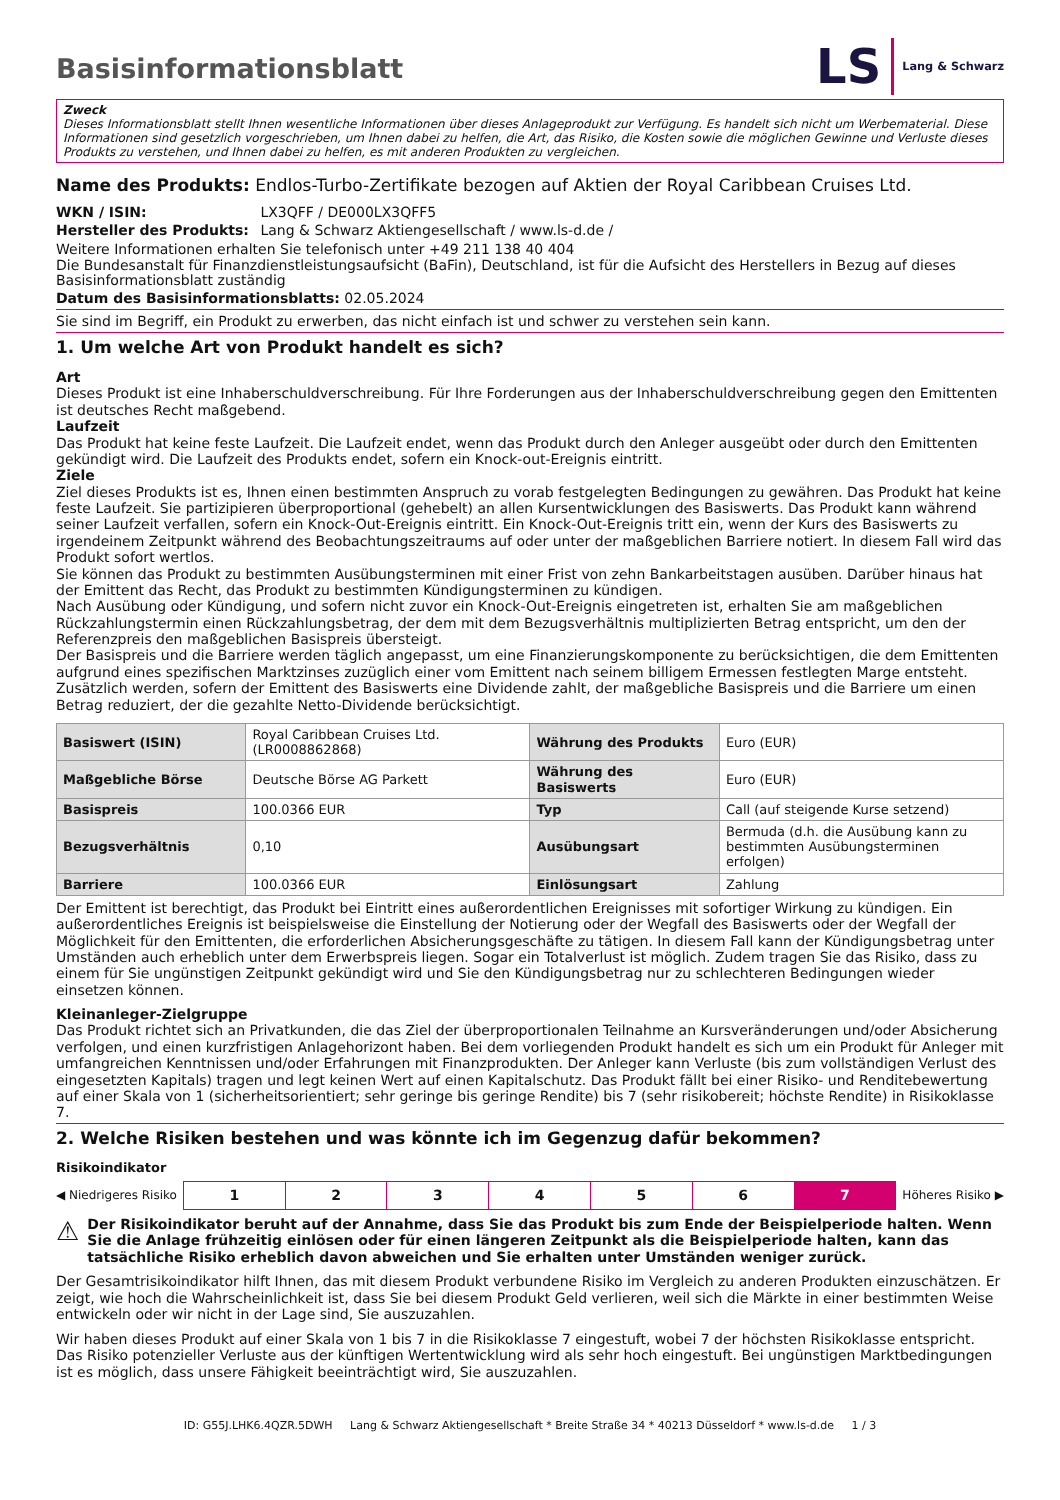Basisinformationsblatt
LS Lang & Schwarz
Zweck
Dieses Informationsblatt stellt Ihnen wesentliche Informationen über dieses Anlageprodukt zur Verfügung. Es handelt sich nicht um Werbematerial. Diese Informationen sind gesetzlich vorgeschrieben, um Ihnen dabei zu helfen, die Art, das Risiko, die Kosten sowie die möglichen Gewinne und Verluste dieses Produkts zu verstehen, und Ihnen dabei zu helfen, es mit anderen Produkten zu vergleichen.
Name des Produkts: Endlos-Turbo-Zertifikate bezogen auf Aktien der Royal Caribbean Cruises Ltd.
WKN / ISIN: LX3QFF / DE000LX3QFF5
Hersteller des Produkts: Lang & Schwarz Aktiengesellschaft / www.ls-d.de /
Weitere Informationen erhalten Sie telefonisch unter +49 211 138 40 404
Die Bundesanstalt für Finanzdienstleistungsaufsicht (BaFin), Deutschland, ist für die Aufsicht des Herstellers in Bezug auf dieses Basisinformationsblatt zuständig
Datum des Basisinformationsblatts: 02.05.2024
Sie sind im Begriff, ein Produkt zu erwerben, das nicht einfach ist und schwer zu verstehen sein kann.
1. Um welche Art von Produkt handelt es sich?
Art
Dieses Produkt ist eine Inhaberschuldverschreibung. Für Ihre Forderungen aus der Inhaberschuldverschreibung gegen den Emittenten ist deutsches Recht maßgebend.
Laufzeit
Das Produkt hat keine feste Laufzeit. Die Laufzeit endet, wenn das Produkt durch den Anleger ausgeübt oder durch den Emittenten gekündigt wird. Die Laufzeit des Produkts endet, sofern ein Knock-out-Ereignis eintritt.
Ziele
Ziel dieses Produkts ist es, Ihnen einen bestimmten Anspruch zu vorab festgelegten Bedingungen zu gewähren. Das Produkt hat keine feste Laufzeit. Sie partizipieren überproportional (gehebelt) an allen Kursentwicklungen des Basiswerts. Das Produkt kann während seiner Laufzeit verfallen, sofern ein Knock-Out-Ereignis eintritt. Ein Knock-Out-Ereignis tritt ein, wenn der Kurs des Basiswerts zu irgendeinem Zeitpunkt während des Beobachtungszeitraums auf oder unter der maßgeblichen Barriere notiert. In diesem Fall wird das Produkt sofort wertlos.
Sie können das Produkt zu bestimmten Ausübungsterminen mit einer Frist von zehn Bankarbeitstagen ausüben. Darüber hinaus hat der Emittent das Recht, das Produkt zu bestimmten Kündigungsterminen zu kündigen.
Nach Ausübung oder Kündigung, und sofern nicht zuvor ein Knock-Out-Ereignis eingetreten ist, erhalten Sie am maßgeblichen Rückzahlungstermin einen Rückzahlungsbetrag, der dem mit dem Bezugsverhältnis multiplizierten Betrag entspricht, um den der Referenzpreis den maßgeblichen Basispreis übersteigt.
Der Basispreis und die Barriere werden täglich angepasst, um eine Finanzierungskomponente zu berücksichtigen, die dem Emittenten aufgrund eines spezifischen Marktzinses zuzüglich einer vom Emittent nach seinem billigem Ermessen festlegten Marge entsteht. Zusätzlich werden, sofern der Emittent des Basiswerts eine Dividende zahlt, der maßgebliche Basispreis und die Barriere um einen Betrag reduziert, der die gezahlte Netto-Dividende berücksichtigt.
| Basiswert (ISIN) | Royal Caribbean Cruises Ltd. (LR0008862868) | Währung des Produkts | Euro (EUR) |
| Maßgebliche Börse | Deutsche Börse AG Parkett | Währung des Basiswerts | Euro (EUR) |
| Basispreis | 100.0366 EUR | Typ | Call (auf steigende Kurse setzend) |
| Bezugsverhältnis | 0,10 | Ausübungsart | Bermuda (d.h. die Ausübung kann zu bestimmten Ausübungsterminen erfolgen) |
| Barriere | 100.0366 EUR | Einlösungsart | Zahlung |
Der Emittent ist berechtigt, das Produkt bei Eintritt eines außerordentlichen Ereignisses mit sofortiger Wirkung zu kündigen. Ein außerordentliches Ereignis ist beispielsweise die Einstellung der Notierung oder der Wegfall des Basiswerts oder der Wegfall der Möglichkeit für den Emittenten, die erforderlichen Absicherungsgeschäfte zu tätigen. In diesem Fall kann der Kündigungsbetrag unter Umständen auch erheblich unter dem Erwerbspreis liegen. Sogar ein Totalverlust ist möglich. Zudem tragen Sie das Risiko, dass zu einem für Sie ungünstigen Zeitpunkt gekündigt wird und Sie den Kündigungsbetrag nur zu schlechteren Bedingungen wieder einsetzen können.
Kleinanleger-Zielgruppe
Das Produkt richtet sich an Privatkunden, die das Ziel der überproportionalen Teilnahme an Kursveränderungen und/oder Absicherung verfolgen, und einen kurzfristigen Anlagehorizont haben. Bei dem vorliegenden Produkt handelt es sich um ein Produkt für Anleger mit umfangreichen Kenntnissen und/oder Erfahrungen mit Finanzprodukten. Der Anleger kann Verluste (bis zum vollständigen Verlust des eingesetzten Kapitals) tragen und legt keinen Wert auf einen Kapitalschutz. Das Produkt fällt bei einer Risiko- und Renditebewertung auf einer Skala von 1 (sicherheitsorientiert; sehr geringe bis geringe Rendite) bis 7 (sehr risikobereit; höchste Rendite) in Risikoklasse 7.
2. Welche Risiken bestehen und was könnte ich im Gegenzug dafür bekommen?
Risikoindikator
◀ Niedrigeres Risiko
| 1 | 2 | 3 | 4 | 5 | 6 | 7 |
Höheres Risiko ▶
⚠
Der Risikoindikator beruht auf der Annahme, dass Sie das Produkt bis zum Ende der Beispielperiode halten. Wenn Sie die Anlage frühzeitig einlösen oder für einen längeren Zeitpunkt als die Beispielperiode halten, kann das tatsächliche Risiko erheblich davon abweichen und Sie erhalten unter Umständen weniger zurück.
Der Gesamtrisikoindikator hilft Ihnen, das mit diesem Produkt verbundene Risiko im Vergleich zu anderen Produkten einzuschätzen. Er zeigt, wie hoch die Wahrscheinlichkeit ist, dass Sie bei diesem Produkt Geld verlieren, weil sich die Märkte in einer bestimmten Weise entwickeln oder wir nicht in der Lage sind, Sie auszuzahlen.
Wir haben dieses Produkt auf einer Skala von 1 bis 7 in die Risikoklasse 7 eingestuft, wobei 7 der höchsten Risikoklasse entspricht. Das Risiko potenzieller Verluste aus der künftigen Wertentwicklung wird als sehr hoch eingestuft. Bei ungünstigen Marktbedingungen ist es möglich, dass unsere Fähigkeit beeinträchtigt wird, Sie auszuzahlen.
ID: G55J.LHK6.4QZR.5DWH Lang & Schwarz Aktiengesellschaft * Breite Straße 34 * 40213 Düsseldorf * www.ls-d.de 1 / 3